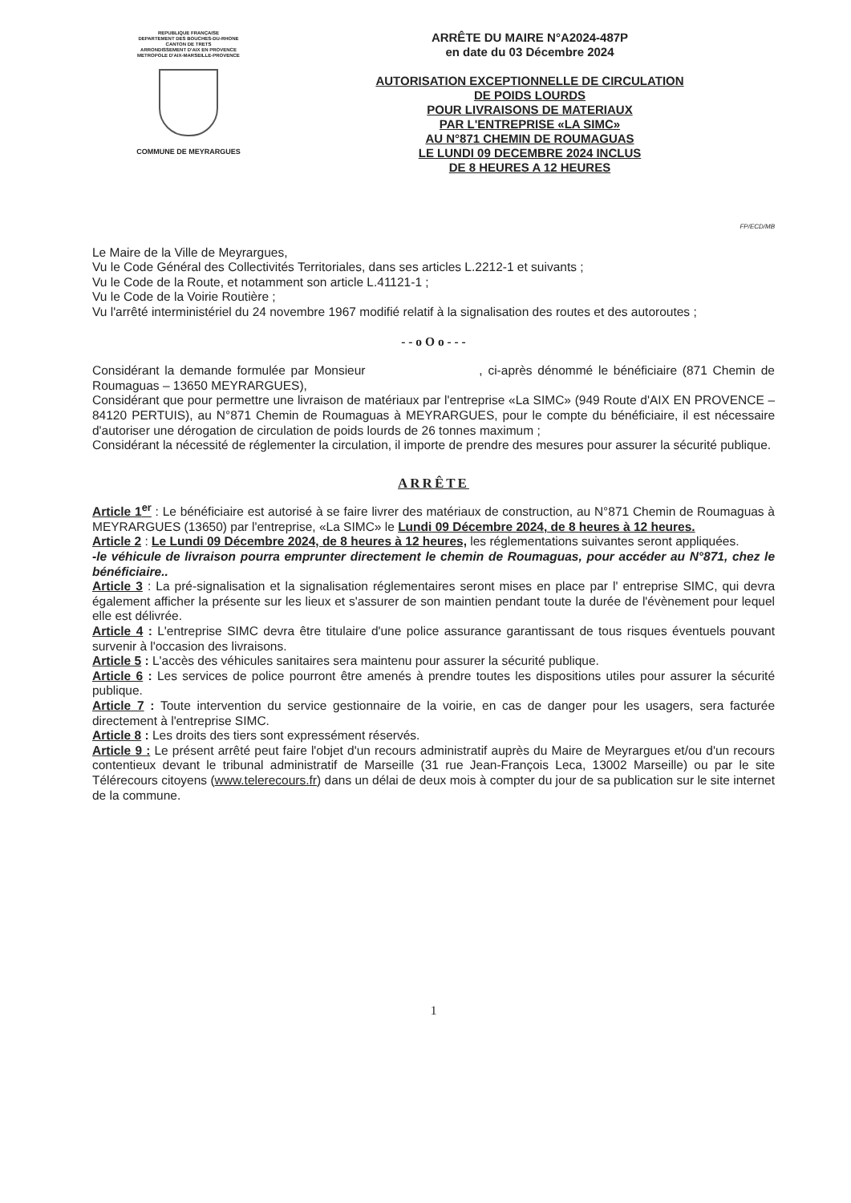REPUBLIQUE FRANÇAISE
DEPARTEMENT DES BOUCHES-DU-RHONE
CANTON DE TRETS
ARRONDISSEMENT D'AIX EN PROVENCE
METROPOLE D'AIX-MARSEILLE-PROVENCE
COMMUNE DE MEYRARGUES
ARRÊTE DU MAIRE N°A2024-487P
en date du 03 Décembre 2024
AUTORISATION EXCEPTIONNELLE DE CIRCULATION
DE POIDS LOURDS
POUR LIVRAISONS DE MATERIAUX
PAR L'ENTREPRISE «LA SIMC»
AU N°871 CHEMIN DE ROUMAGUAS
LE LUNDI 09 DECEMBRE 2024 INCLUS
DE 8 HEURES A 12 HEURES
FP/ECD/MB
Le Maire de la Ville de Meyrargues,
Vu le Code Général des Collectivités Territoriales, dans ses articles L.2212-1 et suivants ;
Vu le Code de la Route, et notamment son article L.41121-1 ;
Vu le Code de la Voirie Routière ;
Vu l'arrêté interministériel du 24 novembre 1967 modifié relatif à la signalisation des routes et des autoroutes ;
- - o O o - - -
Considérant la demande formulée par Monsieur , ci-après dénommé le bénéficiaire (871 Chemin de Roumaguas – 13650 MEYRARGUES),
Considérant que pour permettre une livraison de matériaux par l'entreprise «La SIMC» (949 Route d'AIX EN PROVENCE – 84120 PERTUIS), au N°871 Chemin de Roumaguas à MEYRARGUES, pour le compte du bénéficiaire, il est nécessaire d'autoriser une dérogation de circulation de poids lourds de 26 tonnes maximum ;
Considérant la nécessité de réglementer la circulation, il importe de prendre des mesures pour assurer la sécurité publique.
ARRÊTE
Article 1<sup>er</sup> : Le bénéficiaire est autorisé à se faire livrer des matériaux de construction, au N°871 Chemin de Roumaguas à MEYRARGUES (13650) par l'entreprise, «La SIMC» le Lundi 09 Décembre 2024, de 8 heures à 12 heures.
Article 2 : Le Lundi 09 Décembre 2024, de 8 heures à 12 heures, les réglementations suivantes seront appliquées.
-le véhicule de livraison pourra emprunter directement le chemin de Roumaguas, pour accéder au N°871, chez le bénéficiaire..
Article 3 : La pré-signalisation et la signalisation réglementaires seront mises en place par l' entreprise SIMC, qui devra également afficher la présente sur les lieux et s'assurer de son maintien pendant toute la durée de l'évènement pour lequel elle est délivrée.
Article 4 : L'entreprise SIMC devra être titulaire d'une police assurance garantissant de tous risques éventuels pouvant survenir à l'occasion des livraisons.
Article 5 : L'accès des véhicules sanitaires sera maintenu pour assurer la sécurité publique.
Article 6 : Les services de police pourront être amenés à prendre toutes les dispositions utiles pour assurer la sécurité publique.
Article 7 : Toute intervention du service gestionnaire de la voirie, en cas de danger pour les usagers, sera facturée directement à l'entreprise SIMC.
Article 8 : Les droits des tiers sont expressément réservés.
Article 9 : Le présent arrêté peut faire l'objet d'un recours administratif auprès du Maire de Meyrargues et/ou d'un recours contentieux devant le tribunal administratif de Marseille (31 rue Jean-François Leca, 13002 Marseille) ou par le site Télérecours citoyens (www.telerecours.fr) dans un délai de deux mois à compter du jour de sa publication sur le site internet de la commune.
1